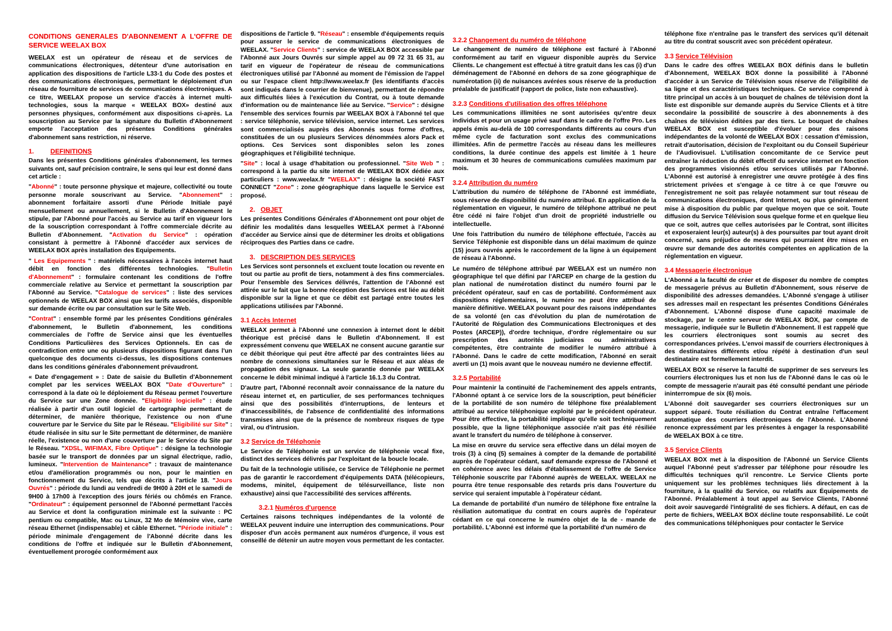CONDITIONS GENERALES D'ABONNEMENT A L'OFFRE DE SERVICE WEELAX BOX
WEELAX est un opérateur de réseau et de services de communications électroniques, détenteur d'une autorisation en application des dispositions de l'article L33-1 du Code des postes et des communications électroniques, permettant le déploiement d'un réseau de fourniture de services de communications électroniques. A ce titre, WEELAX propose un service d'accès à internet multi-technologies, sous la marque « WEELAX BOX» destiné aux personnes physiques, conformément aux dispositions ci-après. La souscription au Service par la signature du Bulletin d'Abonnement emporte l'acceptation des présentes Conditions générales d'abonnement sans restriction, ni réserve.
1. DEFINITIONS
Dans les présentes Conditions générales d'abonnement, les termes suivants ont, sauf précision contraire, le sens qui leur est donné dans cet article :
"Abonné" : toute personne physique et majeure, collectivité ou toute personne morale souscrivant au Service. "Abonnement" : abonnement forfaitaire assorti d'une Période Initiale payé mensuellement ou annuellement, si le Bulletin d'Abonnement le stipule, par l'Abonné pour l'accès au Service au tarif en vigueur lors de la souscription correspondant à l'offre commerciale décrite au Bulletin d'Abonnement. "Activation du Service" : opération consistant à permettre à l'Abonné d'accéder aux services de WEELAX BOX après installation des Equipements.
" Les Equipements " : matériels nécessaires à l'accès internet haut débit en fonction des différentes technologies. "Bulletin d'Abonnement" : formulaire contenant les conditions de l'offre commerciale relative au Service et permettant la souscription par l'Abonné au Service. "Catalogue de services" : liste des services optionnels de WEELAX BOX ainsi que les tarifs associés, disponible sur demande écrite ou par consultation sur le Site Web.
"Contrat" : ensemble formé par les présentes Conditions générales d'abonnement, le Bulletin d'abonnement, les conditions commerciales de l'offre de Service ainsi que les éventuelles Conditions Particulières des Services Optionnels. En cas de contradiction entre une ou plusieurs dispositions figurant dans l'un quelconque des documents ci-dessus, les dispositions contenues dans les conditions générales d'abonnement prévaudront.
« Date d'engagement » : Date de saisie du Bulletin d'Abonnement complet par les services WEELAX BOX "Date d'Ouverture" : correspond à la date où le déploiement du Réseau permet l'ouverture du Service sur une Zone donnée. "Eligibilité logicielle" : étude réalisée à partir d'un outil logiciel de cartographie permettant de déterminer, de manière théorique, l'existence ou non d'une couverture par le Service du Site par le Réseau. "Eligibilité sur Site" : étude réalisée in situ sur le Site permettant de déterminer, de manière réelle, l'existence ou non d'une couverture par le Service du Site par le Réseau. "XDSL, WIFIMAX, Fibre Optique" : désigne la technologie basée sur le transport de données par un signal électrique, radio, lumineux. "Intervention de Maintenance" : travaux de maintenance et/ou d'amélioration programmés ou non, pour le maintien en fonctionnement du Service, tels que décrits à l'article 18. "Jours Ouvrés" : période du lundi au vendredi de 9H00 à 20H et le samedi de 9H00 à 17h00 à l'exception des jours fériés ou chômés en France. "Ordinateur" : équipement personnel de l'Abonné permettant l'accès au Service et dont la configuration minimale est la suivante : PC pentium ou compatible, Mac ou Linux, 32 Mo de Mémoire vive, carte réseau Ethernet (indispensable) et câble Ethernet. "Période initiale" : période minimale d'engagement de l'Abonné décrite dans les conditions de l'offre et indiquée sur le Bulletin d'Abonnement, éventuellement prorogée conformément aux
dispositions de l'article 9. "Réseau" : ensemble d'équipements requis pour assurer le service de communications électroniques de WEELAX. "Service Clients" : service de WEELAX BOX accessible par l'Abonné aux Jours Ouvrés sur simple appel au 09 72 31 65 31, au tarif en vigueur de l'opérateur de réseau de communications électroniques utilisé par l'Abonné au moment de l'émission de l'appel ou sur l'espace client http://www.weelax.fr (les identifiants d'accès sont indiqués dans le courrier de bienvenue), permettant de répondre aux difficultés liées à l'exécution du Contrat, ou à toute demande d'information ou de maintenance liée au Service. "Service" : désigne l'ensemble des services fournis par WEELAX BOX à l'Abonné tel que : service téléphonie, service télévision, service internet. Les services sont commercialisés auprès des Abonnés sous forme d'offres, constituées de un ou plusieurs Services dénommées alors Pack et options. Ces Services sont disponibles selon les zones géographiques et l'éligibilité technique.
"Site" : local à usage d'habitation ou professionnel. "Site Web " : correspond à la partie du site internet de WEELAX BOX dédiée aux particuliers : www.weelax.fr "WEELAX" : désigne la société FAST CONNECT "Zone" : zone géographique dans laquelle le Service est proposé.
2. OBJET
Les présentes Conditions Générales d'Abonnement ont pour objet de définir les modalités dans lesquelles WEELAX permet à l'Abonné d'accéder au Service ainsi que de déterminer les droits et obligations réciproques des Parties dans ce cadre.
3. DESCRIPTION DES SERVICES
Les Services sont personnels et excluent toute location ou revente en tout ou partie au profit de tiers, notamment à des fins commerciales. Pour l'ensemble des Services délivrés, l'attention de l'Abonné est attirée sur le fait que la bonne réception des Services est liée au débit disponible sur la ligne et que ce débit est partagé entre toutes les applications utilisées par l'Abonné.
3.1 Accès Internet
WEELAX permet à l'Abonné une connexion à internet dont le débit théorique est précisé dans le Bulletin d'Abonnement. Il est expressément convenu que WEELAX ne consent aucune garantie sur ce débit théorique qui peut être affecté par des contraintes liées au nombre de connexions simultanées sur le Réseau et aux aléas de propagation des signaux. La seule garantie donnée par WEELAX concerne le débit minimal indiqué à l'article 16.1.3 du Contrat.
D'autre part, l'Abonné reconnaît avoir connaissance de la nature du réseau internet et, en particulier, de ses performances techniques ainsi que des possibilités d'interruptions, de lenteurs et d'inaccessibilités, de l'absence de confidentialité des informations transmises ainsi que de la présence de nombreux risques de type viral, ou d'intrusion.
3.2 Service de Téléphonie
Le Service de Téléphonie est un service de téléphonie vocal fixe, distinct des services délivrés par l'exploitant de la boucle locale.
Du fait de la technologie utilisée, ce Service de Téléphonie ne permet pas de garantir le raccordement d'équipements DATA (télécopieurs, modems, minitel, équipement de télésurveillance, liste non exhaustive) ainsi que l'accessibilité des services afférents.
3.2.1 Numéros d'urgence
Certaines raisons techniques indépendantes de la volonté de WEELAX peuvent induire une interruption des communications. Pour disposer d'un accès permanent aux numéros d'urgence, il vous est conseillé de détenir un autre moyen vous permettant de les contacter.
3.2.2 Changement du numéro de téléphone
Le changement de numéro de téléphone est facturé à l'Abonné conformément au tarif en vigueur disponible auprès du Service Clients. Le changement est effectué à titre gratuit dans les cas (i) d'un déménagement de l'Abonné en dehors de sa zone géographique de numérotation (ii) de nuisances avérées sous réserve de la production préalable de justificatif (rapport de police, liste non exhaustive).
3.2.3 Conditions d'utilisation des offres téléphone
Les communications illimitées ne sont autorisées qu'entre deux individus et pour un usage privé sauf dans le cadre de l'offre Pro. Les appels émis au-delà de 100 correspondants différents au cours d'un même cycle de facturation sont exclus des communications illimitées. Afin de permettre l'accès au réseau dans les meilleures conditions, la durée continue des appels est limitée à 1 heure maximum et 30 heures de communications cumulées maximum par mois.
3.2.4 Attribution du numéro
L'attribution du numéro de téléphone de l'Abonné est immédiate, sous réserve de disponibilité du numéro attribué. En application de la réglementation en vigueur, le numéro de téléphone attribué ne peut être cédé ni faire l'objet d'un droit de propriété industrielle ou intellectuelle.
Une fois l'attribution du numéro de téléphone effectuée, l'accès au Service Téléphonie est disponible dans un délai maximum de quinze (15) jours ouvrés après le raccordement de la ligne à un équipement de réseau à l'Abonné.
Le numéro de téléphone attribué par WEELAX est un numéro non géographique tel que défini par l'ARCEP en charge de la gestion du plan national de numérotation distinct du numéro fourni par le précédent opérateur, sauf en cas de portabilité. Conformément aux dispositions réglementaires, le numéro ne peut être attribué de manière définitive. WEELAX pouvant pour des raisons indépendantes de sa volonté (en cas d'évolution du plan de numérotation de l'Autorité de Régulation des Communications Electroniques et des Postes (ARCEP)), d'ordre technique, d'ordre réglementaire ou sur prescription des autorités judiciaires ou administratives compétentes, être contrainte de modifier le numéro attribué à l'Abonné. Dans le cadre de cette modification, l'Abonné en serait averti un (1) mois avant que le nouveau numéro ne devienne effectif.
3.2.5 Portabilité
Pour maintenir la continuité de l'acheminement des appels entrants, l'Abonné optant à ce service lors de la souscription, peut bénéficier de la portabilité de son numéro de téléphone fixe préalablement attribué au service téléphonique exploité par le précédent opérateur. Pour être effective, la portabilité implique qu'elle soit techniquement possible, que la ligne téléphonique associée n'ait pas été résiliée avant le transfert du numéro de téléphone à conserver.
La mise en œuvre du service sera effective dans un délai moyen de trois (3) à cinq (5) semaines à compter de la demande de portabilité auprès de l'opérateur cédant, sauf demande expresse de l'Abonné et en cohérence avec les délais d'établissement de l'offre de Service Téléphonie souscrite par l'Abonné auprès de WEELAX. WEELAX ne pourra être tenue responsable des retards pris dans l'ouverture du service qui seraient imputable à l'opérateur cédant.
La demande de portabilité d'un numéro de téléphone fixe entraîne la résiliation automatique du contrat en cours auprès de l'opérateur cédant en ce qui concerne le numéro objet de la de - mande de portabilité. L'Abonné est informé que la portabilité d'un numéro de
téléphone fixe n'entraîne pas le transfert des services qu'il détenait au titre du contrat souscrit avec son précédent opérateur.
3.3 Service Télévision
Dans le cadre des offres WEELAX BOX définis dans le bulletin d'Abonnement, WEELAX BOX donne la possibilité à l'Abonné d'accéder à un Service de Télévision sous réserve de l'éligibilité de sa ligne et des caractéristiques techniques. Ce service comprend à titre principal un accès à un bouquet de chaînes de télévision dont la liste est disponible sur demande auprès du Service Clients et à titre secondaire la possibilité de souscrire à des abonnements à des chaînes de télévision éditées par des tiers. Le bouquet de chaînes WEELAX BOX est susceptible d'évoluer pour des raisons indépendantes de la volonté de WEELAX BOX : cessation d'émission, retrait d'autorisation, décision de l'exploitant ou du Conseil Supérieur de l'Audiovisuel. L'utilisation concomitante de ce Service peut entraîner la réduction du débit effectif du service internet en fonction des programmes visionnés et/ou services utilisés par l'Abonné. L'Abonné est autorisé à enregistrer une œuvre protégée à des fins strictement privées et s'engage à ce titre à ce que l'œuvre ou l'enregistrement ne soit pas relayée notamment sur tout réseau de communications électroniques, dont Internet, ou plus généralement mise à disposition du public par quelque moyen que ce soit. Toute diffusion du Service Télévision sous quelque forme et en quelque lieu que ce soit, autres que celles autorisées par le Contrat, sont illicites et exposeraient leur(s) auteur(s) à des poursuites par tout ayant droit concerné, sans préjudice de mesures qui pourraient être mises en œuvre sur demande des autorités compétentes en application de la réglementation en vigueur.
3.4 Messagerie électronique
L'Abonné a la faculté de créer et de disposer du nombre de comptes de messagerie prévus au Bulletin d'Abonnement, sous réserve de disponibilité des adresses demandées. L'Abonné s'engage à utiliser ses adresses mail en respectant les présentes Conditions Générales d'Abonnement. L'Abonné dispose d'une capacité maximale de stockage, par le centre serveur de WEELAX BOX, par compte de messagerie, indiquée sur le Bulletin d'Abonnement. Il est rappelé que les courriers électroniques sont soumis au secret des correspondances privées. L'envoi massif de courriers électroniques à des destinataires différents et/ou répété à destination d'un seul destinataire est formellement interdit.
WEELAX BOX se réserve la faculté de supprimer de ses serveurs les courriers électroniques lus et non lus de l'Abonné dans le cas où le compte de messagerie n'aurait pas été consulté pendant une période ininterrompue de six (6) mois.
L'Abonné doit sauvegarder ses courriers électroniques sur un support séparé. Toute résiliation du Contrat entraîne l'effacement automatique des courriers électroniques de l'Abonné. L'Abonné renonce expressément par les présentes à engager la responsabilité de WEELAX BOX à ce titre.
3.5 Service Clients
WEELAX BOX met à la disposition de l'Abonné un Service Clients auquel l'Abonné peut s'adresser par téléphone pour résoudre les difficultés techniques qu'il rencontre. Le Service Clients porte uniquement sur les problèmes techniques liés directement à la fourniture, à la qualité du Service, ou relatifs aux Équipements de l'Abonné. Préalablement à tout appel au Service Clients, l'Abonné doit avoir sauvegardé l'intégralité de ses fichiers. A défaut, en cas de perte de fichiers, WEELAX BOX décline toute responsabilité. Le coût des communications téléphoniques pour contacter le Service